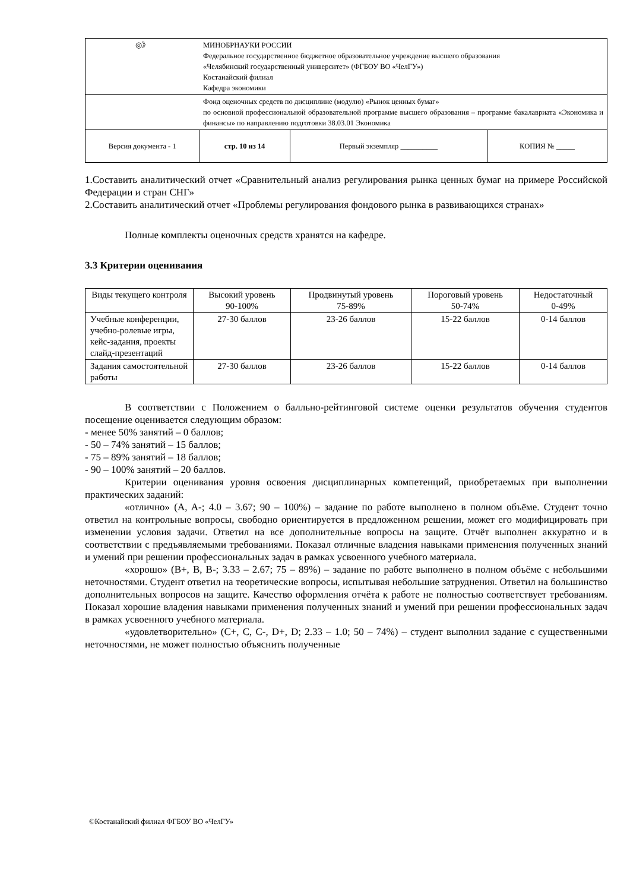| ◎》 | МИНОБРНАУКИ РОССИИ Федеральное государственное бюджетное образовательное учреждение высшего образования «Челябинский государственный университет» (ФГБОУ ВО «ЧелГУ») Костанайский филиал Кафедра экономики | | |
| | Фонд оценочных средств по дисциплине (модулю) «Рынок ценных бумаг» по основной профессиональной образовательной программе высшего образования – программе бакалавриата «Экономика и финансы» по направлению подготовки 38.03.01 Экономика | | |
| Версия документа - 1 | стр. 10 из 14 | Первый экземпляр __________ | КОПИЯ № _____ |
1.Составить аналитический отчет «Сравнительный анализ регулирования рынка ценных бумаг на примере Российской Федерации и стран СНГ»
2.Составить аналитический отчет «Проблемы регулирования фондового рынка в развивающихся странах»
Полные комплекты оценочных средств хранятся на кафедре.
3.3 Критерии оценивания
| Виды текущего контроля | Высокий уровень 90-100% | Продвинутый уровень 75-89% | Пороговый уровень 50-74% | Недостаточный 0-49% |
| --- | --- | --- | --- | --- |
| Учебные конференции, учебно-ролевые игры, кейс-задания, проекты слайд-презентаций | 27-30 баллов | 23-26 баллов | 15-22 баллов | 0-14 баллов |
| Задания самостоятельной работы | 27-30 баллов | 23-26 баллов | 15-22 баллов | 0-14 баллов |
В соответствии с Положением о балльно-рейтинговой системе оценки результатов обучения студентов посещение оценивается следующим образом:
- менее 50% занятий – 0 баллов;
- 50 – 74% занятий – 15 баллов;
- 75 – 89% занятий – 18 баллов;
- 90 – 100% занятий – 20 баллов.
Критерии оценивания уровня освоения дисциплинарных компетенций, приобретаемых при выполнении практических заданий:
«отлично» (A, A-; 4.0 – 3.67; 90 – 100%) – задание по работе выполнено в полном объёме. Студент точно ответил на контрольные вопросы, свободно ориентируется в предложенном решении, может его модифицировать при изменении условия задачи. Ответил на все дополнительные вопросы на защите. Отчёт выполнен аккуратно и в соответствии с предъявляемыми требованиями. Показал отличные владения навыками применения полученных знаний и умений при решении профессиональных задач в рамках усвоенного учебного материала.
«хорошо» (B+, B, B-; 3.33 – 2.67; 75 – 89%) – задание по работе выполнено в полном объёме с небольшими неточностями. Студент ответил на теоретические вопросы, испытывая небольшие затруднения. Ответил на большинство дополнительных вопросов на защите. Качество оформления отчёта к работе не полностью соответствует требованиям. Показал хорошие владения навыками применения полученных знаний и умений при решении профессиональных задач в рамках усвоенного учебного материала.
«удовлетворительно» (C+, C, C-, D+, D; 2.33 – 1.0; 50 – 74%) – студент выполнил задание с существенными неточностями, не может полностью объяснить полученные
©Костанайский филиал ФГБОУ ВО «ЧелГУ»